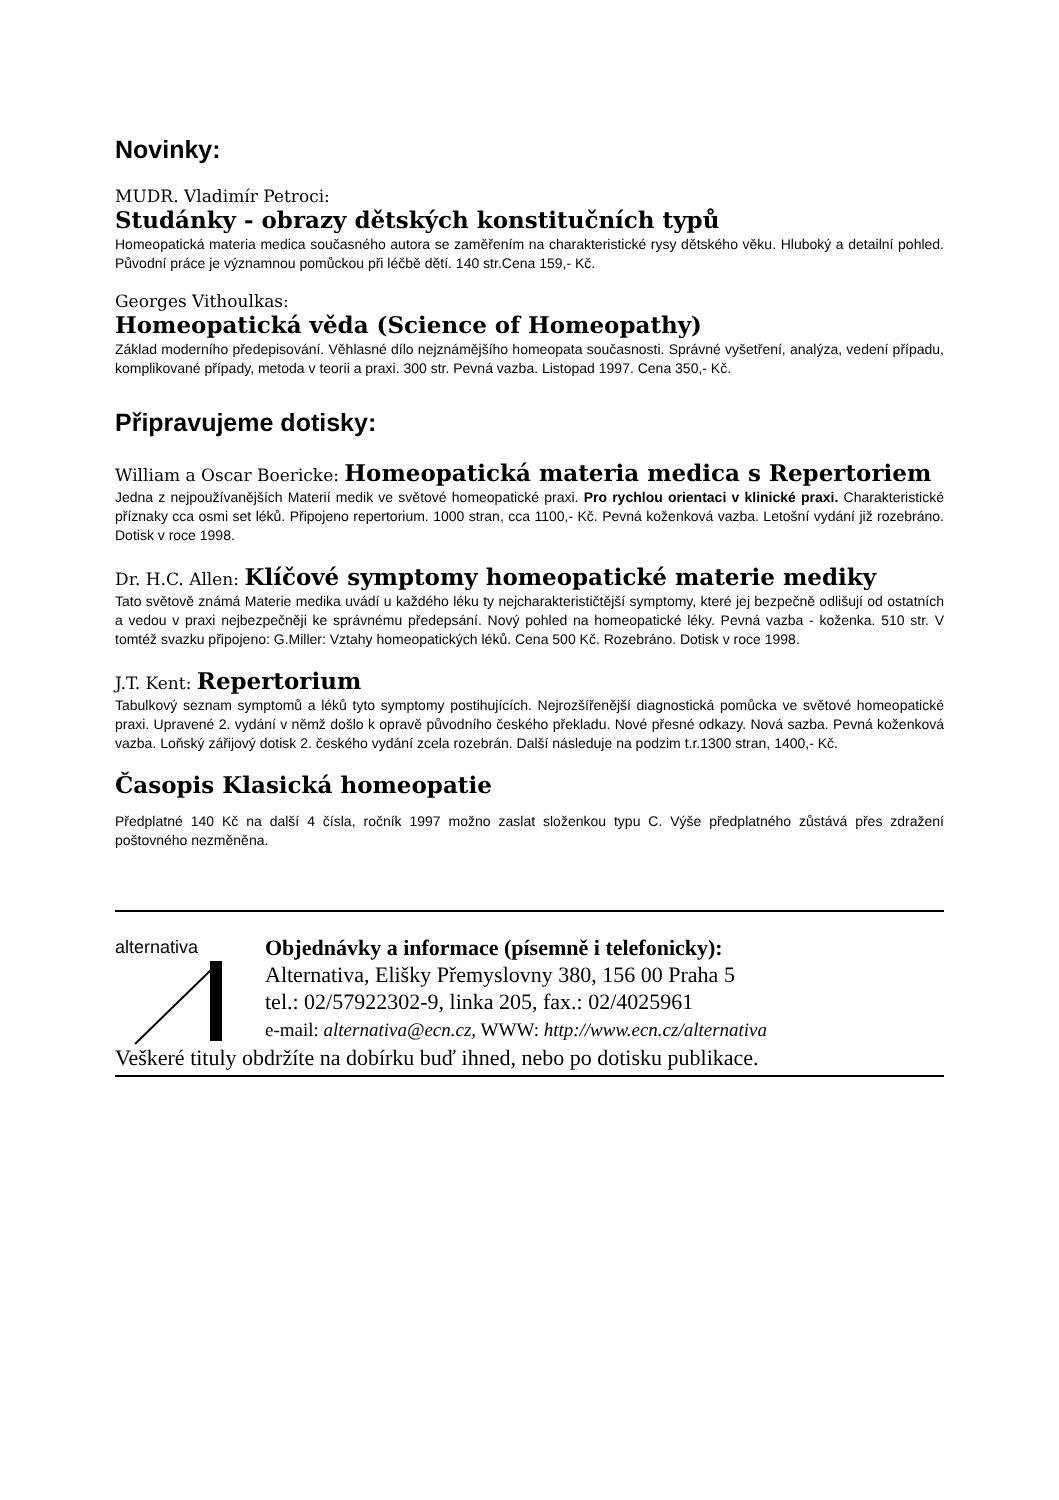Novinky:
MUDR. Vladimír Petroci:
Studánky - obrazy dětských konstitučních typů
Homeopatická materia medica současného autora se zaměřením na charakteristické rysy dětského věku. Hluboký a detailní pohled. Původní práce je významnou pomůckou při léčbě dětí. 140 str.Cena 159,- Kč.
Georges Vithoulkas:
Homeopatická věda (Science of Homeopathy)
Základ moderního předepisování. Věhlasné dílo nejznámějšího homeopata současnosti. Správné vyšetření, analýza, vedení případu, komplikované případy, metoda v teorii a praxi. 300 str. Pevná vazba. Listopad 1997. Cena 350,- Kč.
Připravujeme dotisky:
William a Oscar Boericke:
Homeopatická materia medica s Repertori­em
Jedna z nejpoužívanějších Materií medik ve světové homeopatické praxi. Pro rychlou orientaci v klinické praxi. Charakteristické příznaky cca osmi set léků. Připojeno repertorium. 1000 stran, cca 1100,- Kč. Pevná koženková vazba. Letošní vydání již rozebráno. Dotisk v roce 1998.
Dr. H.C. Allen:
Klíčové symptomy homeopatické materie mediky
Tato světově známá Materie medika uvádí u každého léku ty nejcharakterističtější symptomy, které jej bezpečně odlišují od ostatních a vedou v praxi nejbezpečněji ke správnému předepsání. Nový pohled na homeopatické léky. Pevná vazba - koženka. 510 str. V tomtéž svazku připojeno: G.Miller: Vztahy homeopatických léků. Cena 500 Kč. Rozebráno. Dotisk v roce 1998.
J.T. Kent:
Repertorium
Tabulkový seznam symptomů a léků tyto symptomy postihujících. Nejrozšířenější diagnostická pomůcka ve světové homeopatické praxi. Upravené 2. vydání v němž došlo k opravě původního českého překladu. Nové přesné odkazy. Nová sazba. Pevná koženková vazba. Loňský zářijový dotisk 2. českého vydání zcela rozebrán. Další následuje na podzim t.r.1300 stran, 1400,- Kč.
Časopis Klasická homeopatie
Předplatné 140 Kč na další 4 čísla, ročník 1997 možno zaslat složenkou typu C. Výše předplatného zůstává přes zdražení poštovného nezměněna.
alternativa
Objednávky a informace (písemně i telefonicky):
Alternativa, Elišky Přemyslovny 380, 156 00 Praha 5
tel.: 02/57922302-9, linka 205, fax.: 02/4025961
e-mail: alternativa@ecn.cz, WWW: http://www.ecn.cz/alternativa
Veškeré tituly obdržíte na dobírku buď ihned, nebo po dotisku publikace.